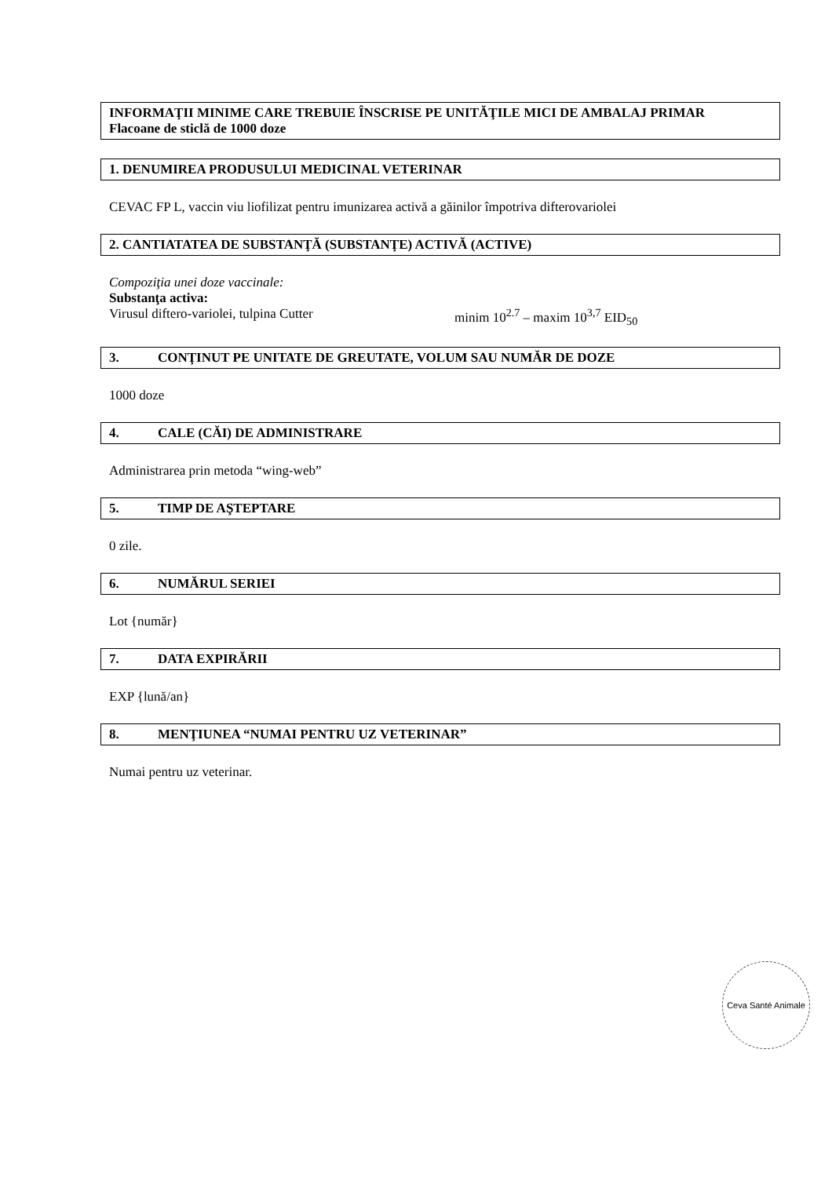INFORMAŢII MINIME CARE TREBUIE ÎNSCRISE PE UNITĂŢILE MICI DE AMBALAJ PRIMAR
Flacoane de sticlă de 1000 doze
1. DENUMIREA PRODUSULUI MEDICINAL VETERINAR
CEVAC FP L, vaccin viu liofilizat pentru imunizarea activă a găinilor împotriva difterovariolei
2. CANTIATATEA DE SUBSTANŢĂ (SUBSTANŢE) ACTIVĂ (ACTIVE)
Compoziţia unei doze vaccinale:
Substanţa activa:
Virusul diftero-variolei, tulpina Cutter minim 10<sup>2.7</sup> – maxim 10<sup>3,7</sup> EID<sub>50</sub>
3. CONŢINUT PE UNITATE DE GREUTATE, VOLUM SAU NUMĂR DE DOZE
1000 doze
4. CALE (CĂI) DE ADMINISTRARE
Administrarea prin metoda “wing-web”
5. TIMP DE AŞTEPTARE
0 zile.
6. NUMĂRUL SERIEI
Lot {număr}
7. DATA EXPIRĂRII
EXP {lună/an}
8. MENŢIUNEA “NUMAI PENTRU UZ VETERINAR”
Numai pentru uz veterinar.
Ceva Santé Animale